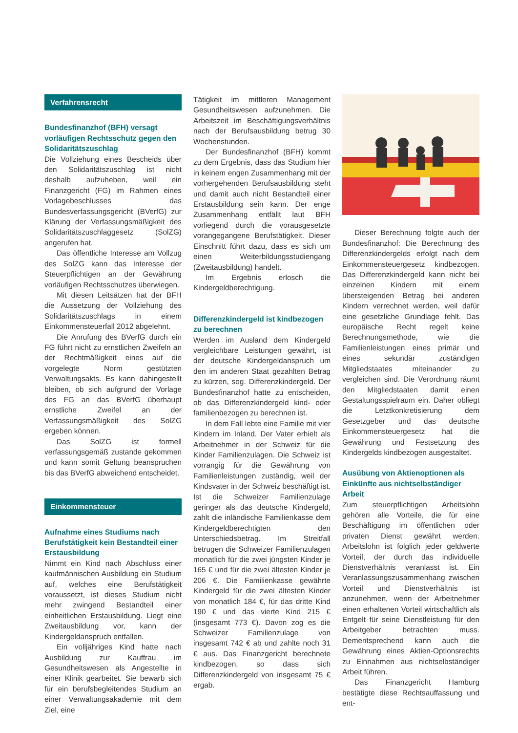Verfahrensrecht
Bundesfinanzhof (BFH) versagt vorläufigen Rechtsschutz gegen den Solidaritätszuschlag
Die Vollziehung eines Bescheids über den Solidaritätszuschlag ist nicht deshalb aufzuheben, weil ein Finanzgericht (FG) im Rahmen eines Vorlagebeschlusses das Bundesverfassungsgericht (BVerfG) zur Klärung der Verfassungsmäßigkeit des Solidaritätszuschlaggesetz (SolZG) angerufen hat.
Das öffentliche Interesse am Vollzug des SolZG kann das Interesse der Steuerpflichtigen an der Gewährung vorläufigen Rechtsschutzes überwiegen.
Mit diesen Leitsätzen hat der BFH die Aussetzung der Vollziehung des Solidaritätszuschlags in einem Einkommensteuerfall 2012 abgelehnt.
Die Anrufung des BVerfG durch ein FG führt nicht zu ernstlichen Zweifeln an der Rechtmäßigkeit eines auf die vorgelegte Norm gestützten Verwaltungsakts. Es kann dahingestellt bleiben, ob sich aufgrund der Vorlage des FG an das BVerfG überhaupt ernstliche Zweifel an der Verfassungsmäßigkeit des SolZG ergeben können.
Das SolZG ist formell verfassungsgemäß zustande gekommen und kann somit Geltung beanspruchen bis das BVerfG abweichend entscheidet.
Einkommensteuer
Aufnahme eines Studiums nach Berufstätigkeit kein Bestandteil einer Erstausbildung
Nimmt ein Kind nach Abschluss einer kaufmännischen Ausbildung ein Studium auf, welches eine Berufstätigkeit voraussetzt, ist dieses Studium nicht mehr zwingend Bestandteil einer einheitlichen Erstausbildung. Liegt eine Zweitausbildung vor, kann der Kindergeldanspruch entfallen.
Ein volljähriges Kind hatte nach Ausbildung zur Kauffrau im Gesundheitswesen als Angestellte in einer Klinik gearbeitet. Sie bewarb sich für ein berufsbegleitendes Studium an einer Verwaltungsakademie mit dem Ziel, eine
Tätigkeit im mittleren Management Gesundheitswesen aufzunehmen. Die Arbeitszeit im Beschäftigungsverhältnis nach der Berufsausbildung betrug 30 Wochenstunden.
Der Bundesfinanzhof (BFH) kommt zu dem Ergebnis, dass das Studium hier in keinem engen Zusammenhang mit der vorhergehenden Berufsausbildung steht und damit auch nicht Bestandteil einer Erstausbildung sein kann. Der enge Zusammenhang entfällt laut BFH vorliegend durch die vorausgesetzte vorangegangene Berufstätigkeit. Dieser Einschnitt führt dazu, dass es sich um einen Weiterbildungsstudiengang (Zweitausbildung) handelt.
Im Ergebnis erlosch die Kindergeldberechtigung.
Differenzkindergeld ist kindbezogen zu berechnen
Werden im Ausland dem Kindergeld vergleichbare Leistungen gewährt, ist der deutsche Kindergeldanspruch um den im anderen Staat gezahlten Betrag zu kürzen, sog. Differenzkindergeld. Der Bundesfinanzhof hatte zu entscheiden, ob das Differenzkindergeld kind- oder familienbezogen zu berechnen ist.
In dem Fall lebte eine Familie mit vier Kindern im Inland. Der Vater erhielt als Arbeitnehmer in der Schweiz für die Kinder Familienzulagen. Die Schweiz ist vorrangig für die Gewährung von Familienleistungen zuständig, weil der Kindsvater in der Schweiz beschäftigt ist. Ist die Schweizer Familienzulage geringer als das deutsche Kindergeld, zahlt die inländische Familienkasse dem Kindergeldberechtigten den Unterschiedsbetrag. Im Streitfall betrugen die Schweizer Familienzulagen monatlich für die zwei jüngsten Kinder je 165 € und für die zwei ältesten Kinder je 206 €. Die Familienkasse gewährte Kindergeld für die zwei ältesten Kinder von monatlich 184 €, für das dritte Kind 190 € und das vierte Kind 215 € (insgesamt 773 €). Davon zog es die Schweizer Familienzulage von insgesamt 742 € ab und zahlte noch 31 € aus. Das Finanzgericht berechnete kindbezogen, so dass sich Differenzkindergeld von insgesamt 75 € ergab.
Dieser Berechnung folgte auch der Bundesfinanzhof: Die Berechnung des Differenzkindergelds erfolgt nach dem Einkommensteuergesetz kindbezogen. Das Differenzkindergeld kann nicht bei einzelnen Kindern mit einem übersteigenden Betrag bei anderen Kindern verrechnet werden, weil dafür eine gesetzliche Grundlage fehlt. Das europäische Recht regelt keine Berechnungsmethode, wie die Familienleistungen eines primär und eines sekundär zuständigen Mitgliedstaates miteinander zu vergleichen sind. Die Verordnung räumt den Mitgliedstaaten damit einen Gestaltungsspielraum ein. Daher obliegt die Letztkonkretisierung dem Gesetzgeber und das deutsche Einkommensteuergesetz hat die Gewährung und Festsetzung des Kindergelds kindbezogen ausgestaltet.
Ausübung von Aktienoptionen als Einkünfte aus nichtselbständiger Arbeit
Zum steuerpflichtigen Arbeitslohn gehören alle Vorteile, die für eine Beschäftigung im öffentlichen oder privaten Dienst gewährt werden. Arbeitslohn ist folglich jeder geldwerte Vorteil, der durch das individuelle Dienstverhältnis veranlasst ist. Ein Veranlassungszusammenhang zwischen Vorteil und Dienstverhältnis ist anzunehmen, wenn der Arbeitnehmer einen erhaltenen Vorteil wirtschaftlich als Entgelt für seine Dienstleistung für den Arbeitgeber betrachten muss. Dementsprechend kann auch die Gewährung eines Aktien-Optionsrechts zu Einnahmen aus nichtselbständiger Arbeit führen.
Das Finanzgericht Hamburg bestätigte diese Rechtsauffassung und ent-